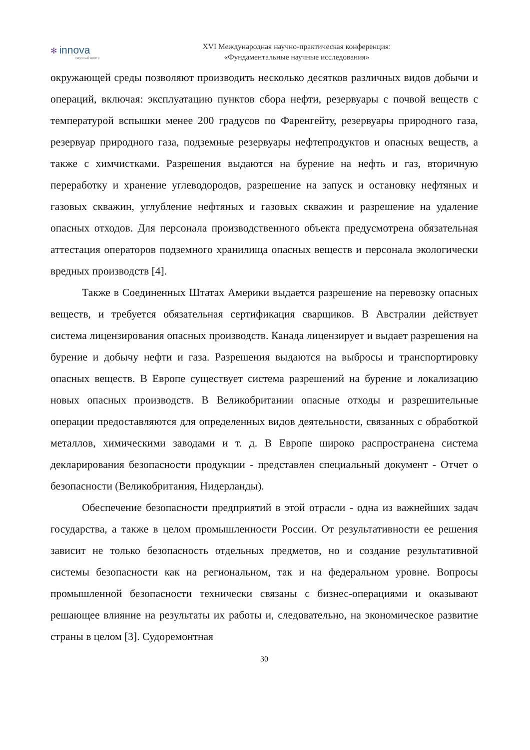✻ innova
научный центр
XVI Международная научно-практическая конференция:
«Фундаментальные научные исследования»
окружающей среды позволяют производить несколько десятков различных видов добычи и операций, включая: эксплуатацию пунктов сбора нефти, резервуары с почвой веществ с температурой вспышки менее 200 градусов по Фаренгейту, резервуары природного газа, резервуар природного газа, подземные резервуары нефтепродуктов и опасных веществ, а также с химчистками. Разрешения выдаются на бурение на нефть и газ, вторичную переработку и хранение углеводородов, разрешение на запуск и остановку нефтяных и газовых скважин, углубление нефтяных и газовых скважин и разрешение на удаление опасных отходов. Для персонала производственного объекта предусмотрена обязательная аттестация операторов подземного хранилища опасных веществ и персонала экологически вредных производств [4].
Также в Соединенных Штатах Америки выдается разрешение на перевозку опасных веществ, и требуется обязательная сертификация сварщиков. В Австралии действует система лицензирования опасных производств. Канада лицензирует и выдает разрешения на бурение и добычу нефти и газа. Разрешения выдаются на выбросы и транспортировку опасных веществ. В Европе существует система разрешений на бурение и локализацию новых опасных производств. В Великобритании опасные отходы и разрешительные операции предоставляются для определенных видов деятельности, связанных с обработкой металлов, химическими заводами и т. д. В Европе широко распространена система декларирования безопасности продукции - представлен специальный документ - Отчет о безопасности (Великобритания, Нидерланды).
Обеспечение безопасности предприятий в этой отрасли - одна из важнейших задач государства, а также в целом промышленности России. От результативности ее решения зависит не только безопасность отдельных предметов, но и создание результативной системы безопасности как на региональном, так и на федеральном уровне. Вопросы промышленной безопасности технически связаны с бизнес-операциями и оказывают решающее влияние на результаты их работы и, следовательно, на экономическое развитие страны в целом [3]. Судоремонтная
30